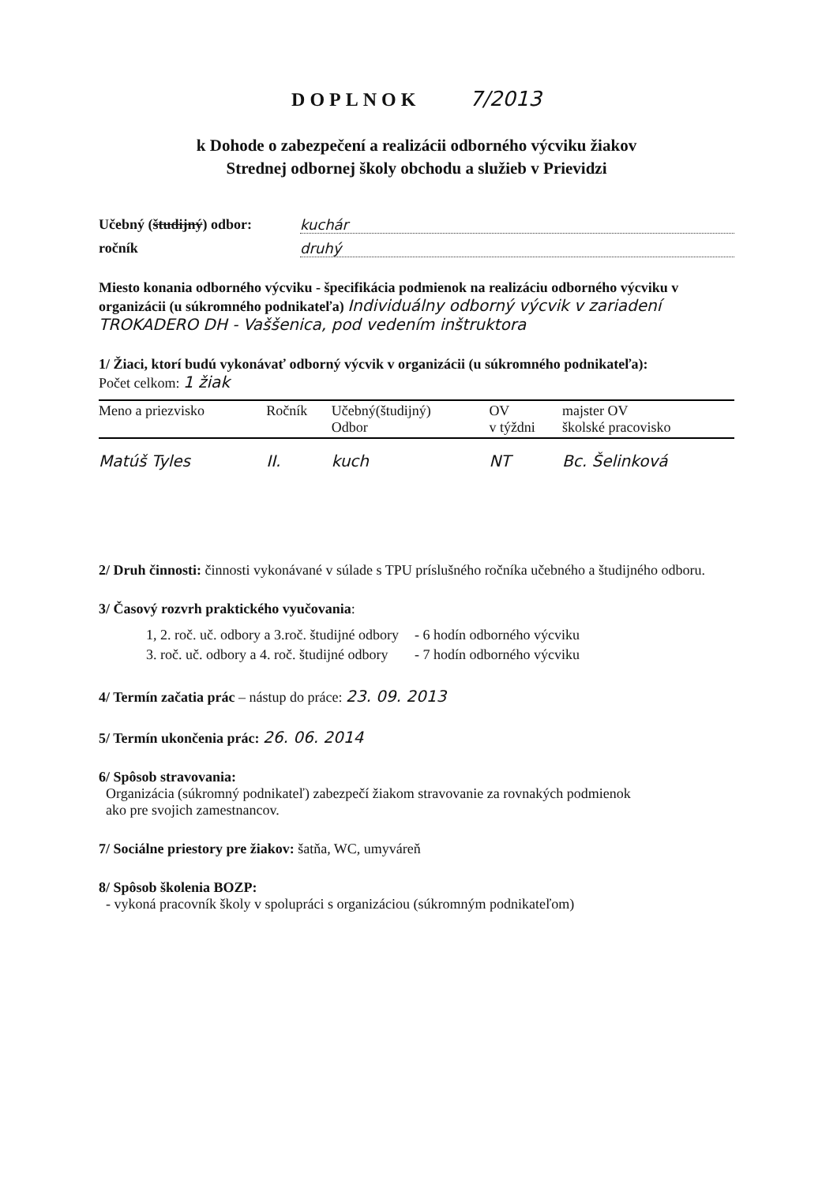DOPLNOK 7/2013
k Dohode o zabezpečení a realizácii odborného výcviku žiakov
Strednej odbornej školy obchodu a služieb v Prievidzi
Učebný (študijný) odbor: kuchár
ročník druhý
Miesto konania odborného výcviku - špecifikácia podmienok na realizáciu odborného výcviku v organizácii (u súkromného podnikateľa) Individuálny odborný výcvik v zariadení TROKADERO DH - Vaššenica, pod vedením inštruktora
1/ Žiaci, ktorí budú vykonávať odborný výcvik v organizácii (u súkromného podnikateľa):
Počet celkom: 1 žiak
| Meno a priezvisko | Ročník | Učebný(študijný) Odbor | OV v týždni | majster OV školské pracovisko |
| --- | --- | --- | --- | --- |
| Matúš Tyles | II. | kuch | NT | Bc. Šelinková |
2/ Druh činnosti: činnosti vykonávané v súlade s TPU príslušného ročníka učebného a študijného odboru.
3/ Časový rozvrh praktického vyučovania:
| 1, 2. roč. uč. odbory a 3.roč. študijné odbory | - 6 hodín odborného výcviku |
| 3. roč. uč. odbory a 4. roč. študijné odbory | - 7 hodín odborného výcviku |
4/ Termín začatia prác – nástup do práce: 23. 09. 2013
5/ Termín ukončenia prác: 26. 06. 2014
6/ Spôsob stravovania:
Organizácia (súkromný podnikateľ) zabezpečí žiakom stravovanie za rovnakých podmienok
ako pre svojich zamestnancov.
7/ Sociálne priestory pre žiakov: šatňa, WC, umyváreň
8/ Spôsob školenia BOZP:
- vykoná pracovník školy v spolupráci s organizáciou (súkromným podnikateľom)